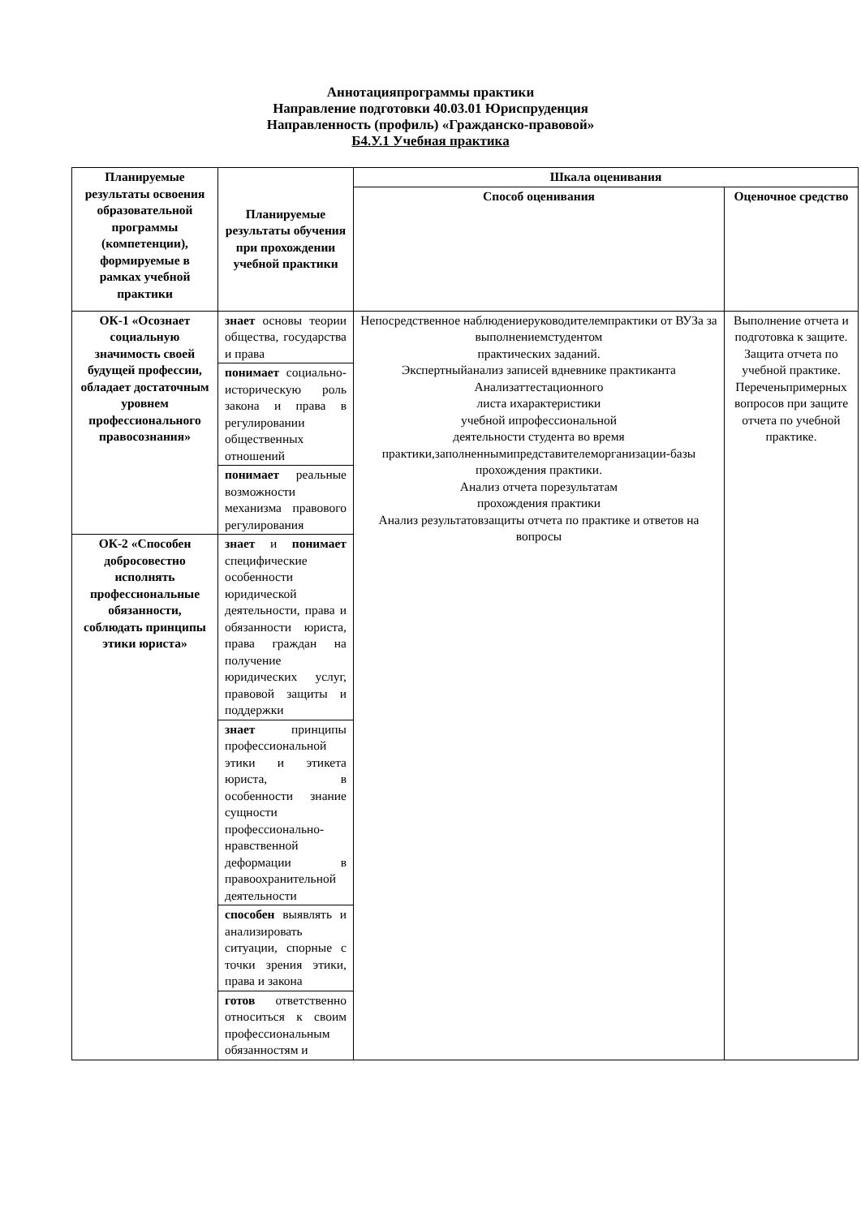Аннотацияпрограммы практики
Направление подготовки 40.03.01 Юриспруденция
Направленность (профиль) «Гражданско-правовой»
Б4.У.1 Учебная практика
| Планируемые результаты освоения образовательной программы (компетенции), формируемые в рамках учебной практики | Планируемые результаты обучения при прохождении учебной практики | Шкала оценивания | |
| --- | --- | --- | --- |
| | | Способ оценивания | Оценочное средство |
| ОК-1 «Осознает социальную значимость своей будущей профессии, обладает достаточным уровнем профессионального правосознания» | знает основы теории общества, государства и права | Непосредственное наблюдениеруководителемпрактики от ВУЗа за выполнениемстудентом практических заданий. Экспертныйанализ записей вдневнике практиканта Анализаттестационного листа ихарактеристики учебной ипрофессиональной деятельности студента во время практики,заполненнымипредставителеморганизации-базы прохождения практики. Анализ отчета порезультатам прохождения практики Анализ результатовзащиты отчета по практике и ответов на вопросы | Выполнение отчета и подготовка к защите. Защита отчета по учебной практике. Переченьпримерных вопросов при защите отчета по учебной практике. |
| | понимает социально-историческую роль закона и права в регулировании общественных отношений | | |
| | понимает реальные возможности механизма правового регулирования | | |
| ОК-2 «Способен добросовестно исполнять профессиональные обязанности, соблюдать принципы этики юриста» | знает и понимает специфические особенности юридической деятельности, права и обязанности юриста, права граждан на получение юридических услуг, правовой защиты и поддержки | | |
| | знает принципы профессиональной этики и этикета юриста, в особенности знание сущности профессионально-нравственной деформации в правоохранительной деятельности | | |
| | способен выявлять и анализировать ситуации, спорные с точки зрения этики, права и закона | | |
| | готов ответственно относиться к своим профессиональным обязанностям и | | |